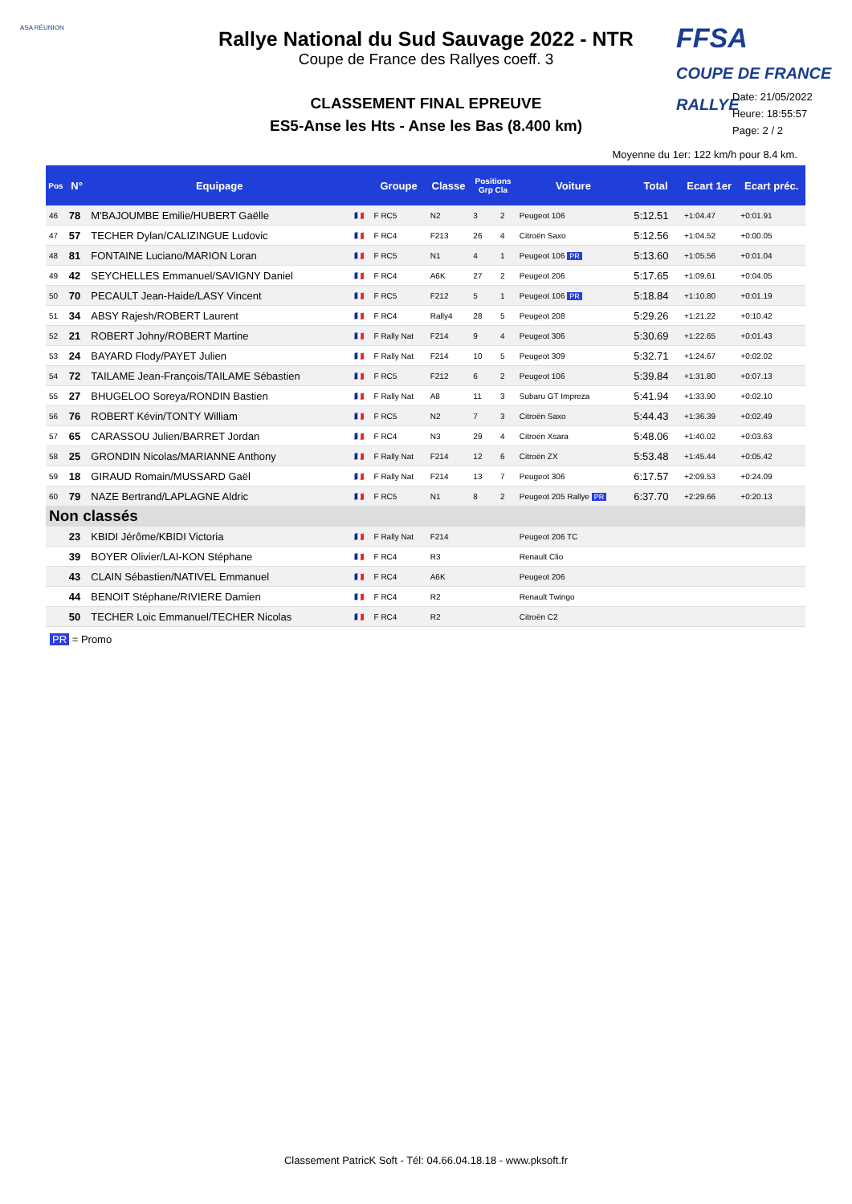ASA RÉUNION
FFSA
COUPE DE FRANCE RALLYE
Rallye National du Sud Sauvage 2022 - NTR
Coupe de France des Rallyes coeff. 3
Date: 21/05/2022
Heure: 18:55:57
Page: 2 / 2
CLASSEMENT FINAL EPREUVE
ES5-Anse les Hts - Anse les Bas (8.400 km)
Moyenne du 1er: 122 km/h pour 8.4 km.
| Pos | N° | Equipage | | Groupe | Classe | Positions Grp Cla | | Voiture | Total | Ecart 1er | Ecart préc. |
| --- | --- | --- | --- | --- | --- | --- | --- | --- | --- | --- | --- |
| 46 | 78 | M'BAJOUMBE Emilie/HUBERT Gaëlle | 🇫🇷 | F RC5 | N2 | 3 | 2 | Peugeot 106 | 5:12.51 | +1:04.47 | +0:01.91 |
| 47 | 57 | TECHER Dylan/CALIZINGUE Ludovic | 🇫🇷 | F RC4 | F213 | 26 | 4 | Citroën Saxo | 5:12.56 | +1:04.52 | +0:00.05 |
| 48 | 81 | FONTAINE Luciano/MARION Loran | 🇫🇷 | F RC5 | N1 | 4 | 1 | Peugeot 106 PR | 5:13.60 | +1:05.56 | +0:01.04 |
| 49 | 42 | SEYCHELLES Emmanuel/SAVIGNY Daniel | 🇫🇷 | F RC4 | A6K | 27 | 2 | Peugeot 206 | 5:17.65 | +1:09.61 | +0:04.05 |
| 50 | 70 | PECAULT Jean-Haide/LASY Vincent | 🇫🇷 | F RC5 | F212 | 5 | 1 | Peugeot 106 PR | 5:18.84 | +1:10.80 | +0:01.19 |
| 51 | 34 | ABSY Rajesh/ROBERT Laurent | 🇫🇷 | F RC4 | Rally4 | 28 | 5 | Peugeot 208 | 5:29.26 | +1:21.22 | +0:10.42 |
| 52 | 21 | ROBERT Johny/ROBERT Martine | 🇫🇷 | F Rally Nat | F214 | 9 | 4 | Peugeot 306 | 5:30.69 | +1:22.65 | +0:01.43 |
| 53 | 24 | BAYARD Flody/PAYET Julien | 🇫🇷 | F Rally Nat | F214 | 10 | 5 | Peugeot 309 | 5:32.71 | +1:24.67 | +0:02.02 |
| 54 | 72 | TAILAME Jean-François/TAILAME Sébastien | 🇫🇷 | F RC5 | F212 | 6 | 2 | Peugeot 106 | 5:39.84 | +1:31.80 | +0:07.13 |
| 55 | 27 | BHUGELOO Soreya/RONDIN Bastien | 🇫🇷 | F Rally Nat | A8 | 11 | 3 | Subaru GT Impreza | 5:41.94 | +1:33.90 | +0:02.10 |
| 56 | 76 | ROBERT Kévin/TONTY William | 🇫🇷 | F RC5 | N2 | 7 | 3 | Citroën Saxo | 5:44.43 | +1:36.39 | +0:02.49 |
| 57 | 65 | CARASSOU Julien/BARRET Jordan | 🇫🇷 | F RC4 | N3 | 29 | 4 | Citroën Xsara | 5:48.06 | +1:40.02 | +0:03.63 |
| 58 | 25 | GRONDIN Nicolas/MARIANNE Anthony | 🇫🇷 | F Rally Nat | F214 | 12 | 6 | Citroën ZX | 5:53.48 | +1:45.44 | +0:05.42 |
| 59 | 18 | GIRAUD Romain/MUSSARD Gaël | 🇫🇷 | F Rally Nat | F214 | 13 | 7 | Peugeot 306 | 6:17.57 | +2:09.53 | +0:24.09 |
| 60 | 79 | NAZE Bertrand/LAPLAGNE Aldric | 🇫🇷 | F RC5 | N1 | 8 | 2 | Peugeot 205 Rallye PR | 6:37.70 | +2:29.66 | +0:20.13 |
| Non classés | | | | | | | | | | | |
| | 23 | KBIDI Jérôme/KBIDI Victoria | 🇫🇷 | F Rally Nat | F214 | | | Peugeot 206 TC | | | |
| | 39 | BOYER Olivier/LAI-KON Stéphane | 🇫🇷 | F RC4 | R3 | | | Renault Clio | | | |
| | 43 | CLAIN Sébastien/NATIVEL Emmanuel | 🇫🇷 | F RC4 | A6K | | | Peugeot 206 | | | |
| | 44 | BENOIT Stéphane/RIVIERE Damien | 🇫🇷 | F RC4 | R2 | | | Renault Twingo | | | |
| | 50 | TECHER Loic Emmanuel/TECHER Nicolas | 🇫🇷 | F RC4 | R2 | | | Citroën C2 | | | |
PR = Promo
Classement PatricK Soft - Tél: 04.66.04.18.18 - www.pksoft.fr